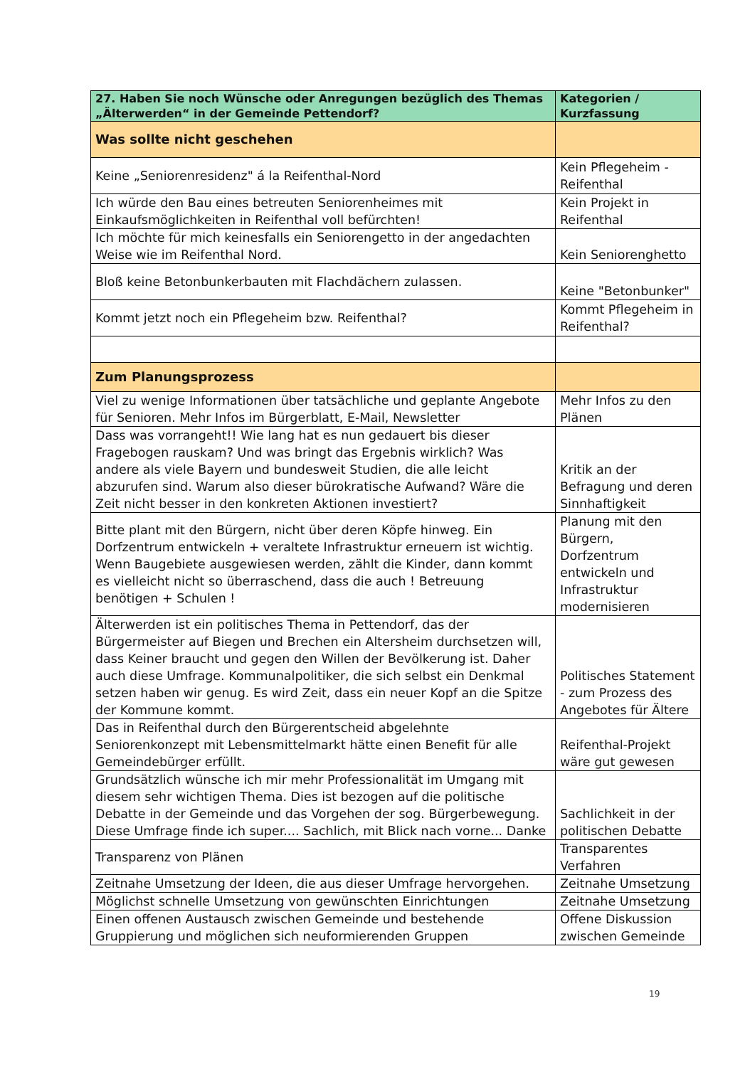| 27. Haben Sie noch Wünsche oder Anregungen bezüglich des Themas „Älterwerden“ in der Gemeinde Pettendorf? | Kategorien / Kurzfassung |
| --- | --- |
| Was sollte nicht geschehen | |
| Keine „Seniorenresidenz" á la Reifenthal-Nord | Kein Pflegeheim - Reifenthal |
| Ich würde den Bau eines betreuten Seniorenheimes mit Einkaufsmöglichkeiten in Reifenthal voll befürchten! | Kein Projekt in Reifenthal |
| Ich möchte für mich keinesfalls ein Seniorengetto in der angedachten Weise wie im Reifenthal Nord. | Kein Seniorenghetto |
| Bloß keine Betonbunkerbauten mit Flachdächern zulassen. | Keine "Betonbunker" |
| Kommt jetzt noch ein Pflegeheim bzw. Reifenthal? | Kommt Pflegeheim in Reifenthal? |
| Zum Planungsprozess | |
| Viel zu wenige Informationen über tatsächliche und geplante Angebote für Senioren. Mehr Infos im Bürgerblatt, E-Mail, Newsletter | Mehr Infos zu den Plänen |
| Dass was vorrangeht!! Wie lang hat es nun gedauert bis dieser Fragebogen rauskam? Und was bringt das Ergebnis wirklich? Was andere als viele Bayern und bundesweit Studien, die alle leicht abzurufen sind. Warum also dieser bürokratische Aufwand? Wäre die Zeit nicht besser in den konkreten Aktionen investiert? | Kritik an der Befragung und deren Sinnhaftigkeit |
| Bitte plant mit den Bürgern, nicht über deren Köpfe hinweg. Ein Dorfzentrum entwickeln + veraltete Infrastruktur erneuern ist wichtig. Wenn Baugebiete ausgewiesen werden, zählt die Kinder, dann kommt es vielleicht nicht so überraschend, dass die auch ! Betreuung benötigen + Schulen ! | Planung mit den Bürgern, Dorfzentrum entwickeln und Infrastruktur modernisieren |
| Älterwerden ist ein politisches Thema in Pettendorf, das der Bürgermeister auf Biegen und Brechen ein Altersheim durchsetzen will, dass Keiner braucht und gegen den Willen der Bevölkerung ist. Daher auch diese Umfrage. Kommunalpolitiker, die sich selbst ein Denkmal setzen haben wir genug. Es wird Zeit, dass ein neuer Kopf an die Spitze der Kommune kommt. | Politisches Statement - zum Prozess des Angebotes für Ältere |
| Das in Reifenthal durch den Bürgerentscheid abgelehnte Seniorenkonzept mit Lebensmittelmarkt hätte einen Benefit für alle Gemeindebürger erfüllt. | Reifenthal-Projekt wäre gut gewesen |
| Grundsätzlich wünsche ich mir mehr Professionalität im Umgang mit diesem sehr wichtigen Thema. Dies ist bezogen auf die politische Debatte in der Gemeinde und das Vorgehen der sog. Bürgerbewegung. Diese Umfrage finde ich super.... Sachlich, mit Blick nach vorne... Danke | Sachlichkeit in der politischen Debatte |
| Transparenz von Plänen | Transparentes Verfahren |
| Zeitnahe Umsetzung der Ideen, die aus dieser Umfrage hervorgehen. | Zeitnahe Umsetzung |
| Möglichst schnelle Umsetzung von gewünschten Einrichtungen | Zeitnahe Umsetzung |
| Einen offenen Austausch zwischen Gemeinde und bestehende Gruppierung und möglichen sich neuformierenden Gruppen | Offene Diskussion zwischen Gemeinde |
19